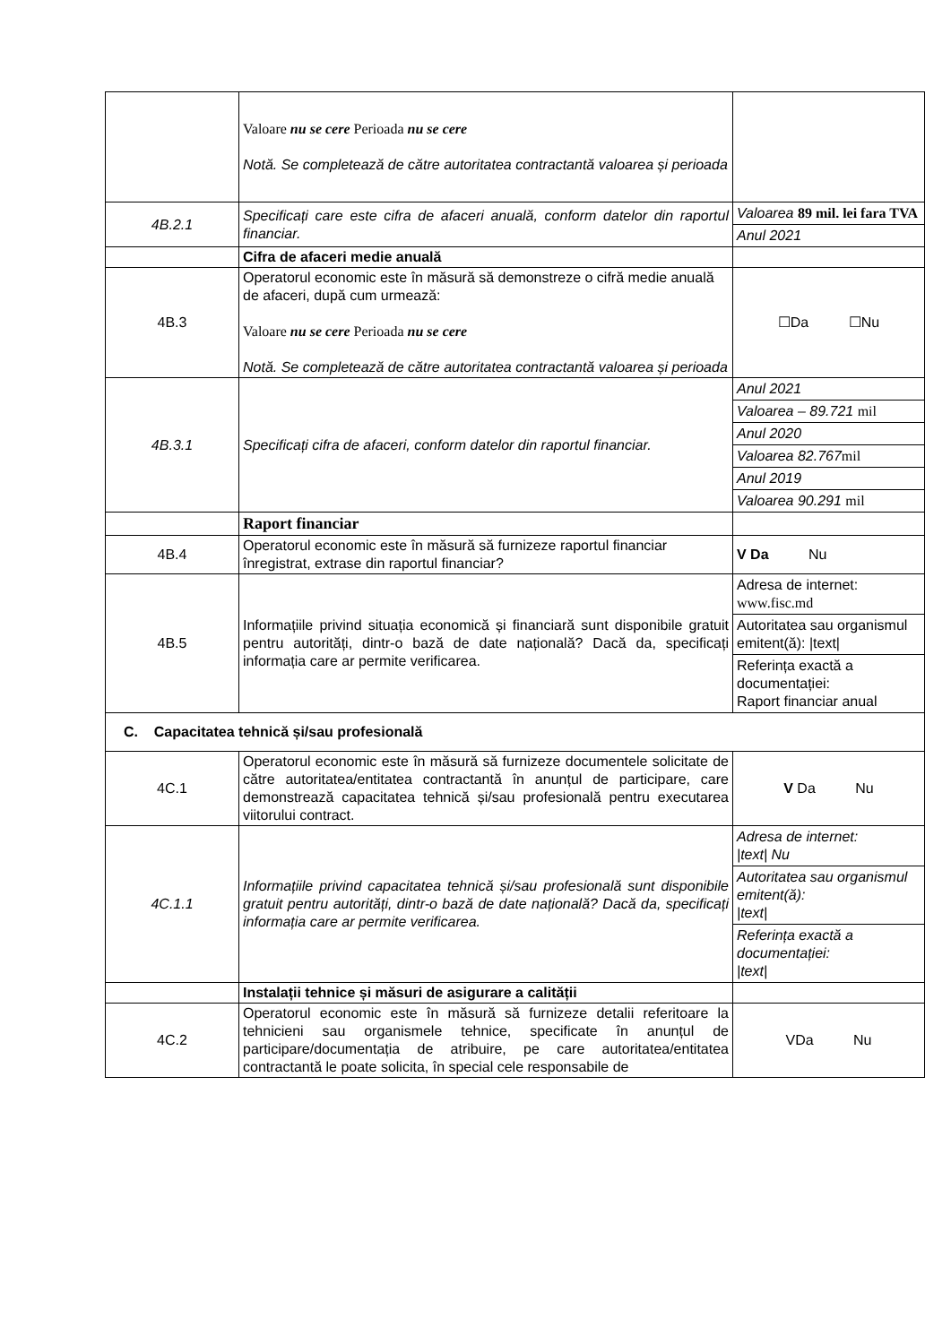| | Valoare nu se cere Perioada nu se cere Notă. Se completează de către autoritatea contractantă valoarea și perioada | |
| 4B.2.1 | Specificați care este cifra de afaceri anuală, conform datelor din raportul financiar. | Valoarea 89 mil. lei fara TVA Anul 2021 |
| | Cifra de afaceri medie anuală | |
| 4B.3 | Operatorul economic este în măsură să demonstreze o cifră medie anuală de afaceri, după cum urmează: Valoare nu se cere Perioada nu se cere Notă. Se completează de către autoritatea contractantă valoarea și perioada | ☐Da ☐Nu |
| 4B.3.1 | Specificați cifra de afaceri, conform datelor din raportul financiar. | Anul 2021 Valoarea – 89.721 mil Anul 2020 Valoarea 82.767 mil Anul 2019 Valoarea 90.291 mil |
| | Raport financiar | |
| 4B.4 | Operatorul economic este în măsură să furnizeze raportul financiar înregistrat, extrase din raportul financiar? | V Da Nu |
| 4B.5 | Informațiile privind situația economică și financiară sunt disponibile gratuit pentru autorități, dintr-o bază de date națională? Dacă da, specificați informația care ar permite verificarea. | Adresa de internet: www.fisc.md Autoritatea sau organismul emitent(ă): /text/ Referința exactă a documentației: Raport financiar anual |
| C. Capacitatea tehnică și/sau profesională | | |
| 4C.1 | Operatorul economic este în măsură să furnizeze documentele solicitate de către autoritatea/entitatea contractantă în anunțul de participare, care demonstrează capacitatea tehnică și/sau profesională pentru executarea viitorului contract. | V Da Nu |
| 4C.1.1 | Informațiile privind capacitatea tehnică și/sau profesională sunt disponibile gratuit pentru autorități, dintr-o bază de date națională? Dacă da, specificați informația care ar permite verificarea. | Adresa de internet: /text/ Nu Autoritatea sau organismul emitent(ă): /text/ Referința exactă a documentației: /text/ |
| | Instalații tehnice și măsuri de asigurare a calității | |
| 4C.2 | Operatorul economic este în măsură să furnizeze detalii referitoare la tehnicieni sau organismele tehnice, specificate în anunțul de participare/documentația de atribuire, pe care autoritatea/entitatea contractantă le poate solicita, în special cele responsabile de | VDa Nu |